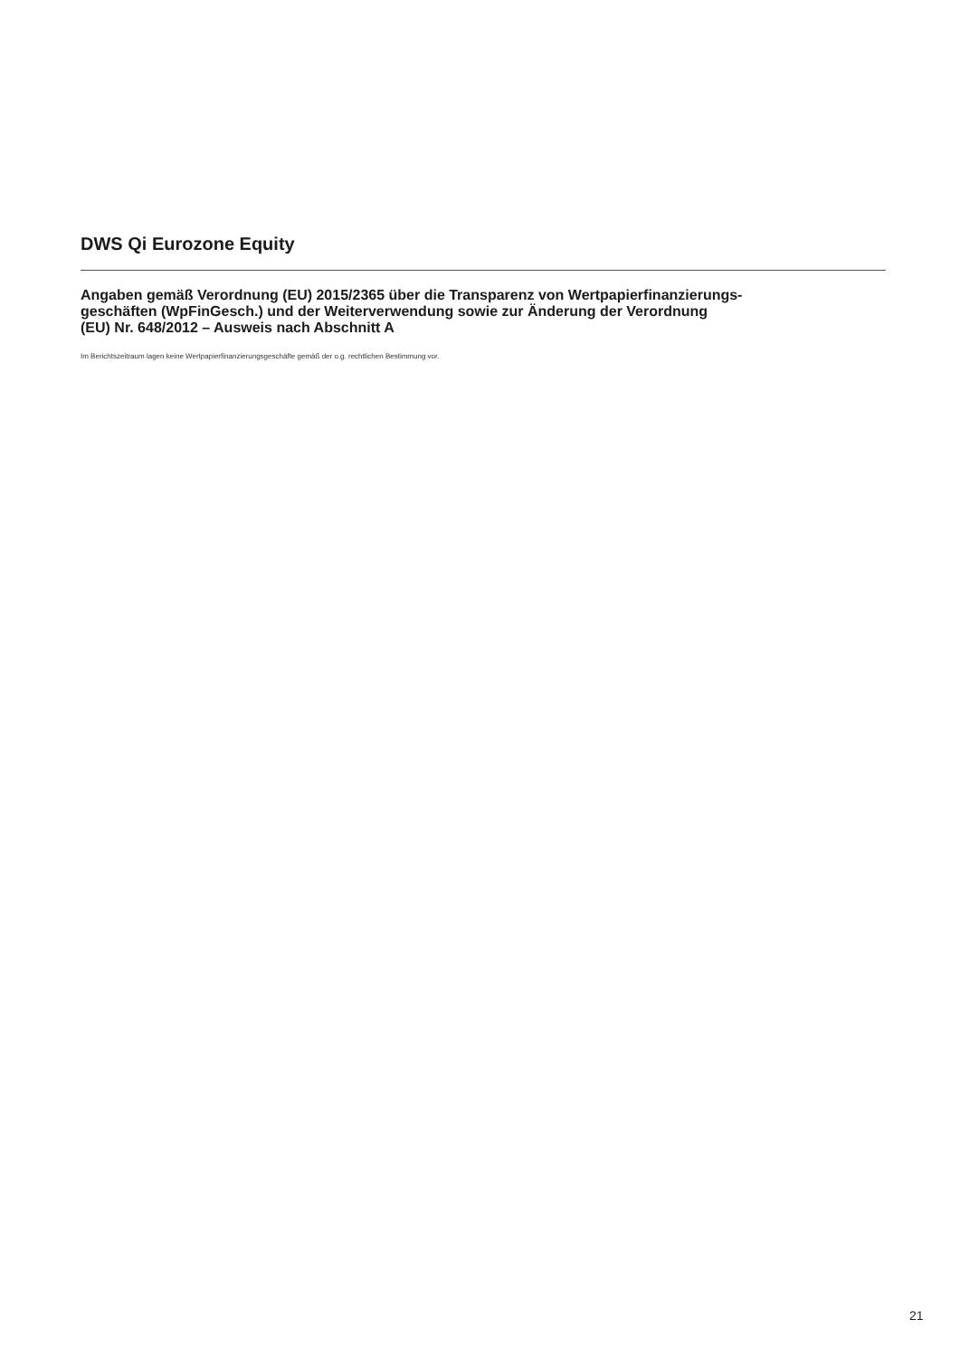DWS Qi Eurozone Equity
Angaben gemäß Verordnung (EU) 2015/2365 über die Transparenz von Wertpapierfinanzierungs-
geschäften (WpFinGesch.) und der Weiterverwendung sowie zur Änderung der Verordnung
(EU) Nr. 648/2012 – Ausweis nach Abschnitt A
Im Berichtszeitraum lagen keine Wertpapierfinanzierungsgeschäfte gemäß der o.g. rechtlichen Bestimmung vor.
21